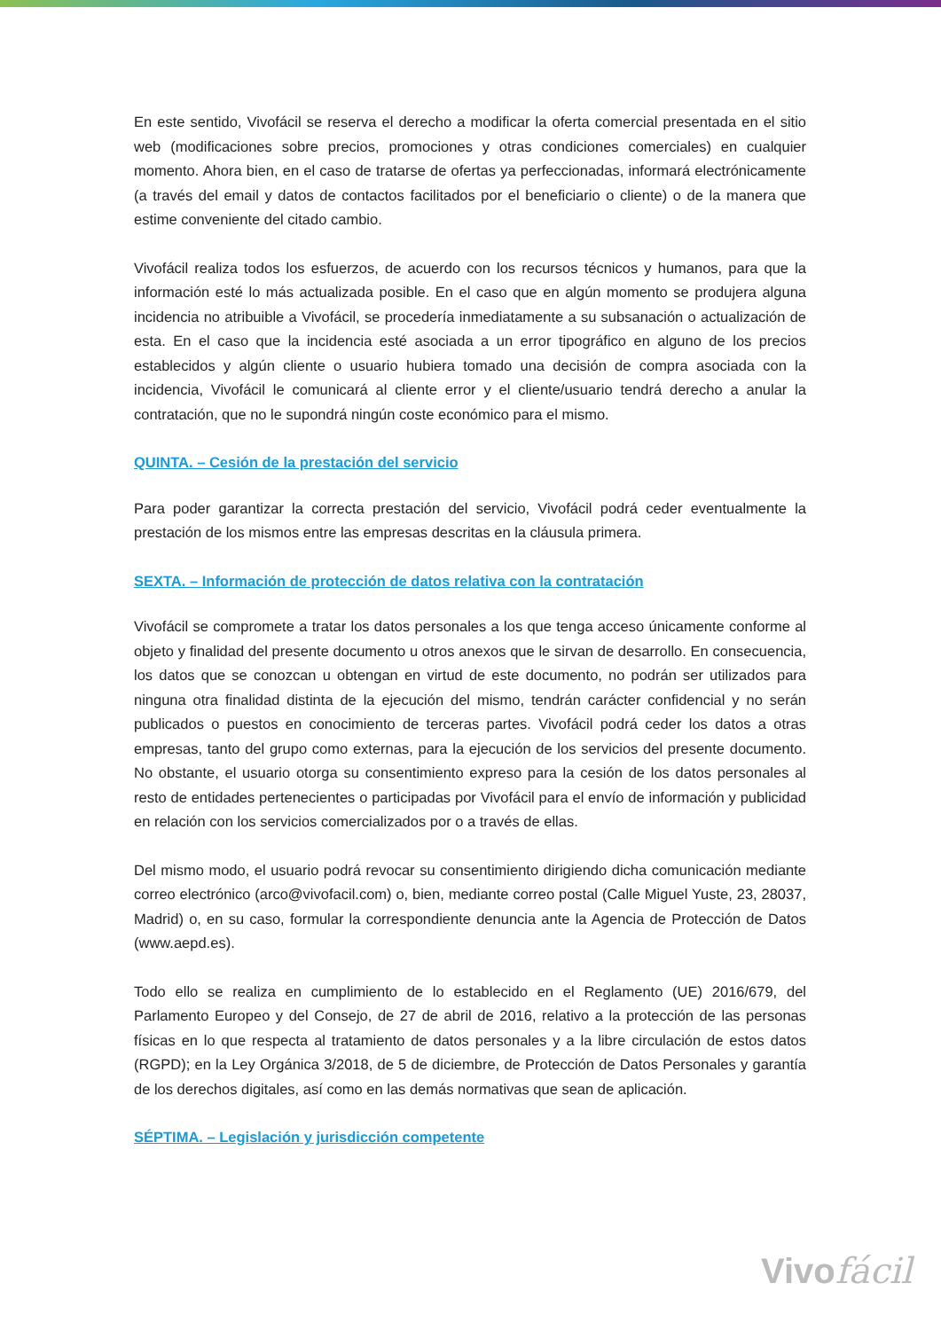En este sentido, Vivofácil se reserva el derecho a modificar la oferta comercial presentada en el sitio web (modificaciones sobre precios, promociones y otras condiciones comerciales) en cualquier momento. Ahora bien, en el caso de tratarse de ofertas ya perfeccionadas, informará electrónicamente (a través del email y datos de contactos facilitados por el beneficiario o cliente) o de la manera que estime conveniente del citado cambio.
Vivofácil realiza todos los esfuerzos, de acuerdo con los recursos técnicos y humanos, para que la información esté lo más actualizada posible. En el caso que en algún momento se produjera alguna incidencia no atribuible a Vivofácil, se procedería inmediatamente a su subsanación o actualización de esta. En el caso que la incidencia esté asociada a un error tipográfico en alguno de los precios establecidos y algún cliente o usuario hubiera tomado una decisión de compra asociada con la incidencia, Vivofácil le comunicará al cliente error y el cliente/usuario tendrá derecho a anular la contratación, que no le supondrá ningún coste económico para el mismo.
QUINTA. – Cesión de la prestación del servicio
Para poder garantizar la correcta prestación del servicio, Vivofácil podrá ceder eventualmente la prestación de los mismos entre las empresas descritas en la cláusula primera.
SEXTA. – Información de protección de datos relativa con la contratación
Vivofácil se compromete a tratar los datos personales a los que tenga acceso únicamente conforme al objeto y finalidad del presente documento u otros anexos que le sirvan de desarrollo. En consecuencia, los datos que se conozcan u obtengan en virtud de este documento, no podrán ser utilizados para ninguna otra finalidad distinta de la ejecución del mismo, tendrán carácter confidencial y no serán publicados o puestos en conocimiento de terceras partes. Vivofácil podrá ceder los datos a otras empresas, tanto del grupo como externas, para la ejecución de los servicios del presente documento. No obstante, el usuario otorga su consentimiento expreso para la cesión de los datos personales al resto de entidades pertenecientes o participadas por Vivofácil para el envío de información y publicidad en relación con los servicios comercializados por o a través de ellas.
Del mismo modo, el usuario podrá revocar su consentimiento dirigiendo dicha comunicación mediante correo electrónico (arco@vivofacil.com) o, bien, mediante correo postal (Calle Miguel Yuste, 23, 28037, Madrid) o, en su caso, formular la correspondiente denuncia ante la Agencia de Protección de Datos (www.aepd.es).
Todo ello se realiza en cumplimiento de lo establecido en el Reglamento (UE) 2016/679, del Parlamento Europeo y del Consejo, de 27 de abril de 2016, relativo a la protección de las personas físicas en lo que respecta al tratamiento de datos personales y a la libre circulación de estos datos (RGPD); en la Ley Orgánica 3/2018, de 5 de diciembre, de Protección de Datos Personales y garantía de los derechos digitales, así como en las demás normativas que sean de aplicación.
SÉPTIMA. – Legislación y jurisdicción competente
Vivofácil